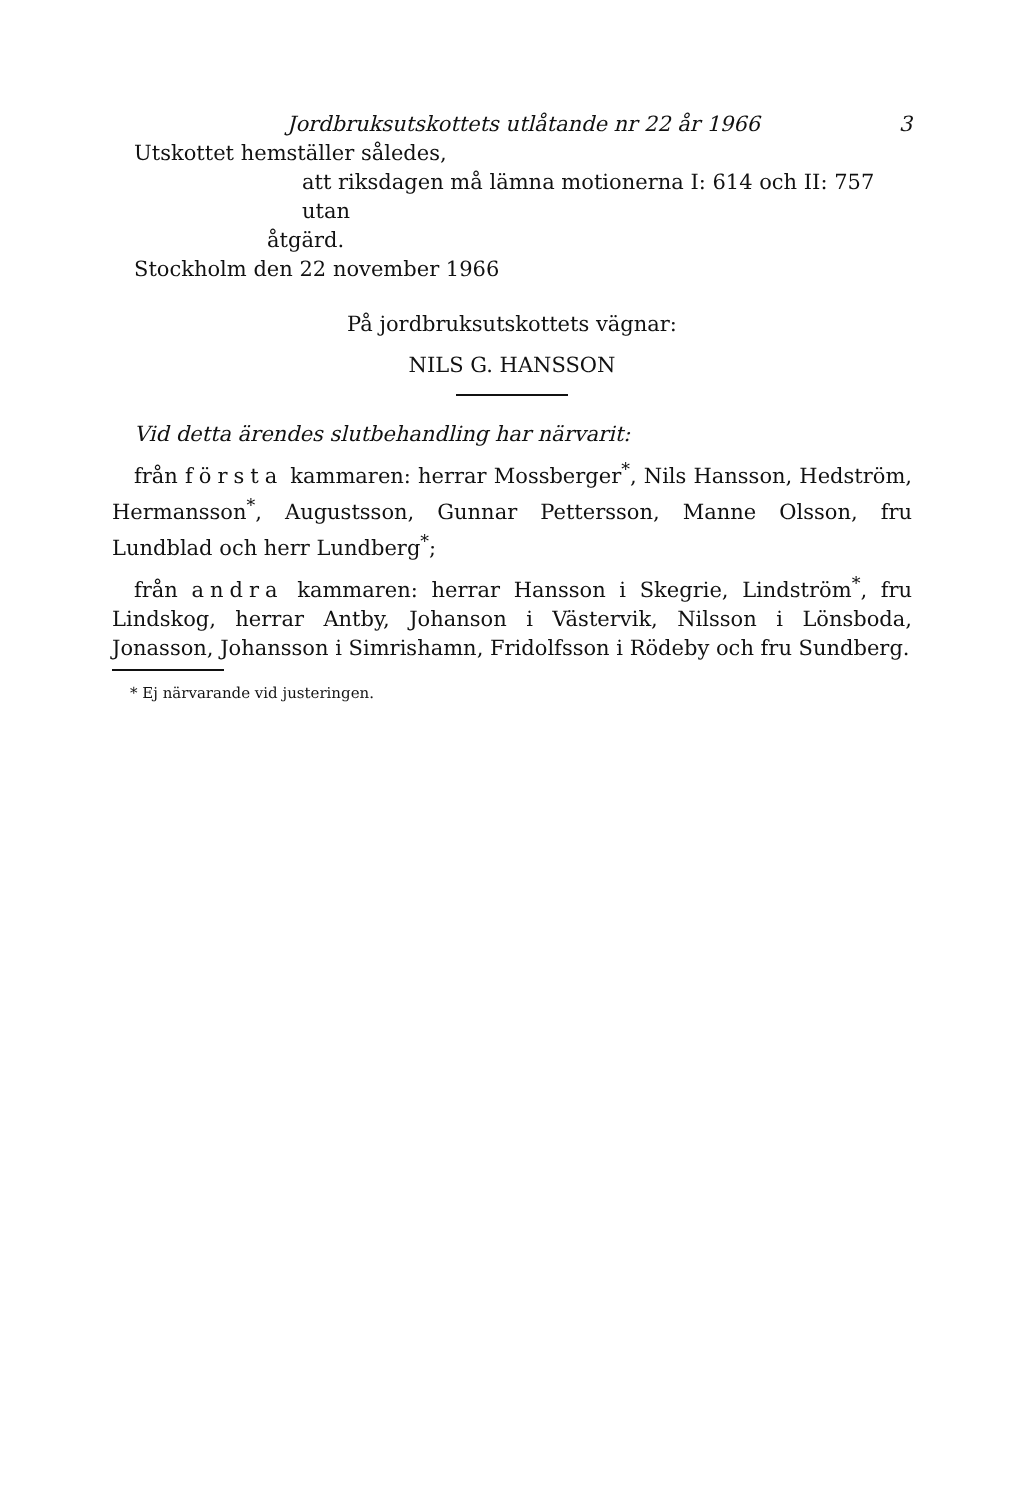Jordbruksutskottets utlåtande nr 22 år 1966 3
Utskottet hemställer således,
att riksdagen må lämna motionerna I: 614 och II: 757 utan
åtgärd.
Stockholm den 22 november 1966
På jordbruksutskottets vägnar:
NILS G. HANSSON
Vid detta ärendes slutbehandling har närvarit:
från första kammaren: herrar Mossberger<sup>*</sup>, Nils Hansson, Hedström, Hermansson<sup>*</sup>, Augustsson, Gunnar Pettersson, Manne Olsson, fru Lundblad och herr Lundberg<sup>*</sup>;
från andra kammaren: herrar Hansson i Skegrie, Lindström<sup>*</sup>, fru Lindskog, herrar Antby, Johanson i Västervik, Nilsson i Lönsboda, Jonasson, Johansson i Simrishamn, Fridolfsson i Rödeby och fru Sundberg.
* Ej närvarande vid justeringen.